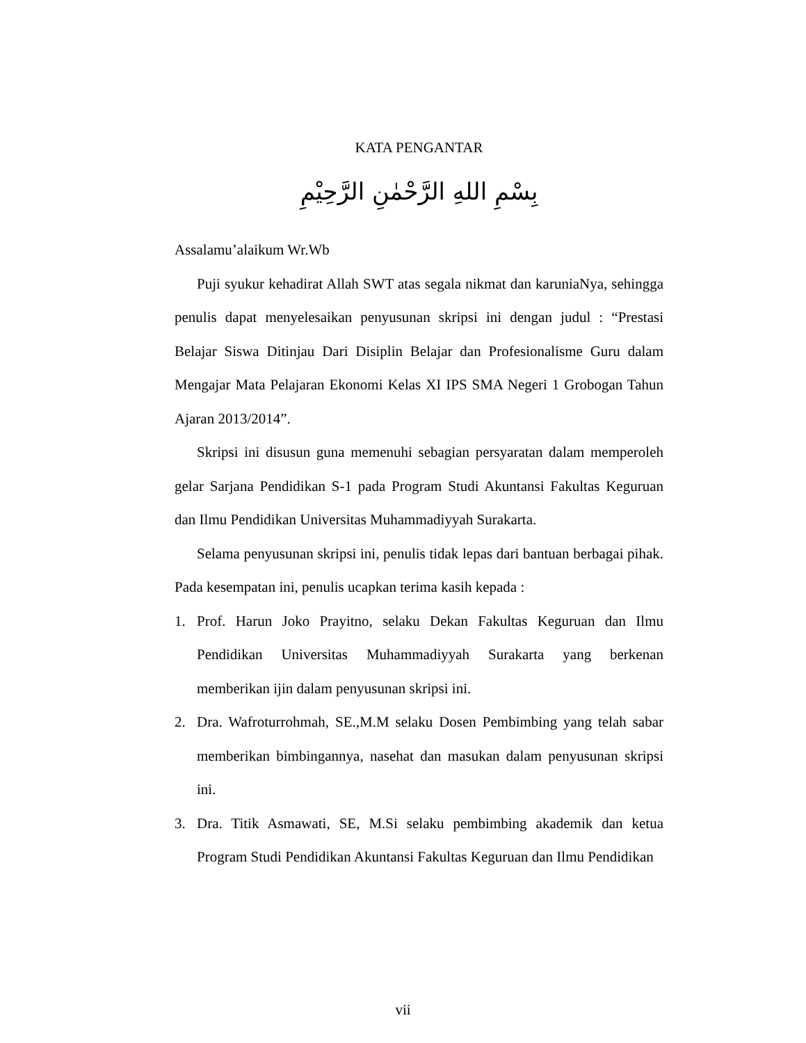KATA PENGANTAR
بِسْمِ اللهِ الرَّحْمٰنِ الرَّحِيْمِ
Assalamu’alaikum Wr.Wb
Puji syukur kehadirat Allah SWT atas segala nikmat dan karuniaNya, sehingga penulis dapat menyelesaikan penyusunan skripsi ini dengan judul : “Prestasi Belajar Siswa Ditinjau Dari Disiplin Belajar dan Profesionalisme Guru dalam Mengajar Mata Pelajaran Ekonomi Kelas XI IPS SMA Negeri 1 Grobogan Tahun Ajaran 2013/2014”.
Skripsi ini disusun guna memenuhi sebagian persyaratan dalam memperoleh gelar Sarjana Pendidikan S-1 pada Program Studi Akuntansi Fakultas Keguruan dan Ilmu Pendidikan Universitas Muhammadiyyah Surakarta.
Selama penyusunan skripsi ini, penulis tidak lepas dari bantuan berbagai pihak. Pada kesempatan ini, penulis ucapkan terima kasih kepada :
1. Prof. Harun Joko Prayitno, selaku Dekan Fakultas Keguruan dan Ilmu Pendidikan Universitas Muhammadiyyah Surakarta yang berkenan memberikan ijin dalam penyusunan skripsi ini.
2. Dra. Wafroturrohmah, SE.,M.M selaku Dosen Pembimbing yang telah sabar memberikan bimbingannya, nasehat dan masukan dalam penyusunan skripsi ini.
3. Dra. Titik Asmawati, SE, M.Si selaku pembimbing akademik dan ketua Program Studi Pendidikan Akuntansi Fakultas Keguruan dan Ilmu Pendidikan
vii